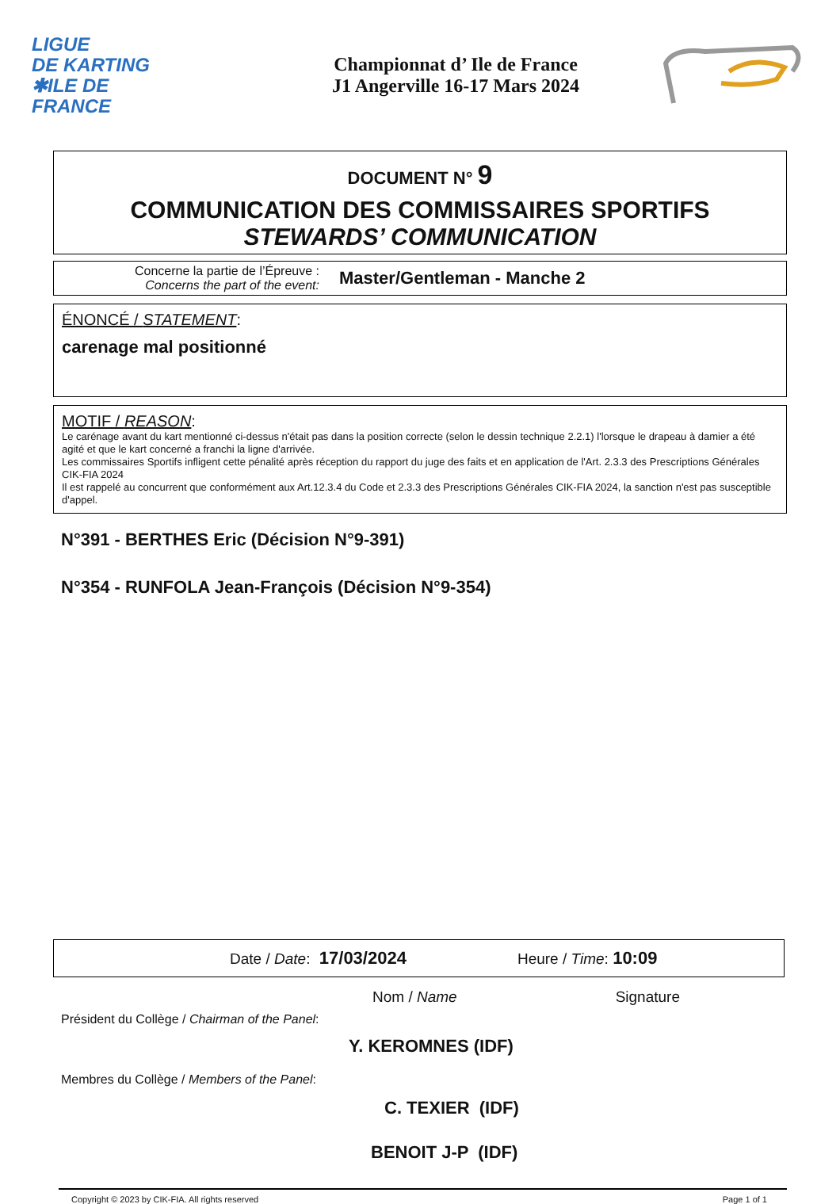LIGUE
DE KARTING
✱ILE DE
FRANCE
Championnat d’ Ile de France
J1 Angerville 16-17 Mars 2024
DOCUMENT N° 9
COMMUNICATION DES COMMISSAIRES SPORTIFS
STEWARDS’ COMMUNICATION
Concerne la partie de l’Épreuve :
Concerns the part of the event:
Master/Gentleman - Manche 2
ÉNONCÉ / STATEMENT:
carenage mal positionné
MOTIF / REASON:
Le carénage avant du kart mentionné ci-dessus n'était pas dans la position correcte (selon le dessin technique 2.2.1) l'lorsque le drapeau à damier a été agité et que le kart concerné a franchi la ligne d'arrivée.
Les commissaires Sportifs infligent cette pénalité après réception du rapport du juge des faits et en application de l'Art. 2.3.3 des Prescriptions Générales CIK-FIA 2024
Il est rappelé au concurrent que conformément aux Art.12.3.4 du Code et 2.3.3 des Prescriptions Générales CIK-FIA 2024, la sanction n'est pas susceptible d'appel.
N°391 - BERTHES Eric (Décision N°9-391)
N°354 - RUNFOLA Jean-François (Décision N°9-354)
Date / Date: 17/03/2024 Heure / Time: 10:09
Nom / Name Signature
Président du Collège / Chairman of the Panel:
Y. KEROMNES (IDF)
Membres du Collège / Members of the Panel:
C. TEXIER (IDF)
BENOIT J-P (IDF)
Copyright © 2023 by CIK-FIA. All rights reserved Page 1 of 1